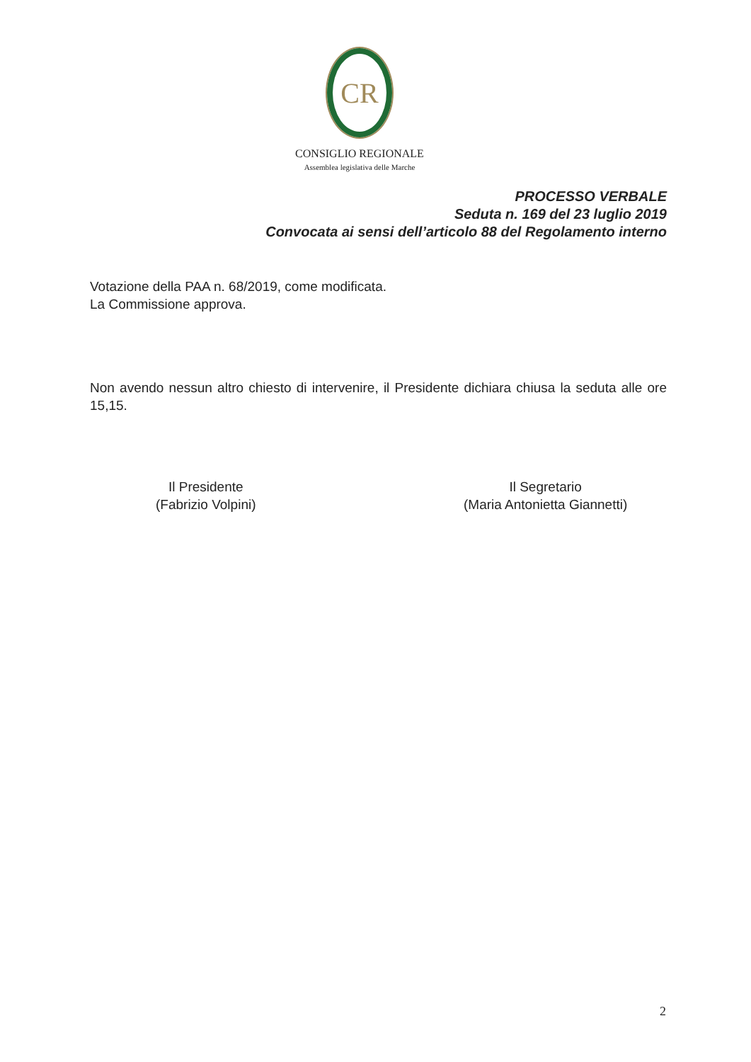CR
CONSIGLIO REGIONALE
Assemblea legislativa delle Marche
PROCESSO VERBALE
Seduta n. 169 del 23 luglio 2019
Convocata ai sensi dell’articolo 88 del Regolamento interno
Votazione della PAA n. 68/2019, come modificata.
La Commissione approva.
Non avendo nessun altro chiesto di intervenire, il Presidente dichiara chiusa la seduta alle ore 15,15.
Il Presidente
(Fabrizio Volpini)
Il Segretario
(Maria Antonietta Giannetti)
2